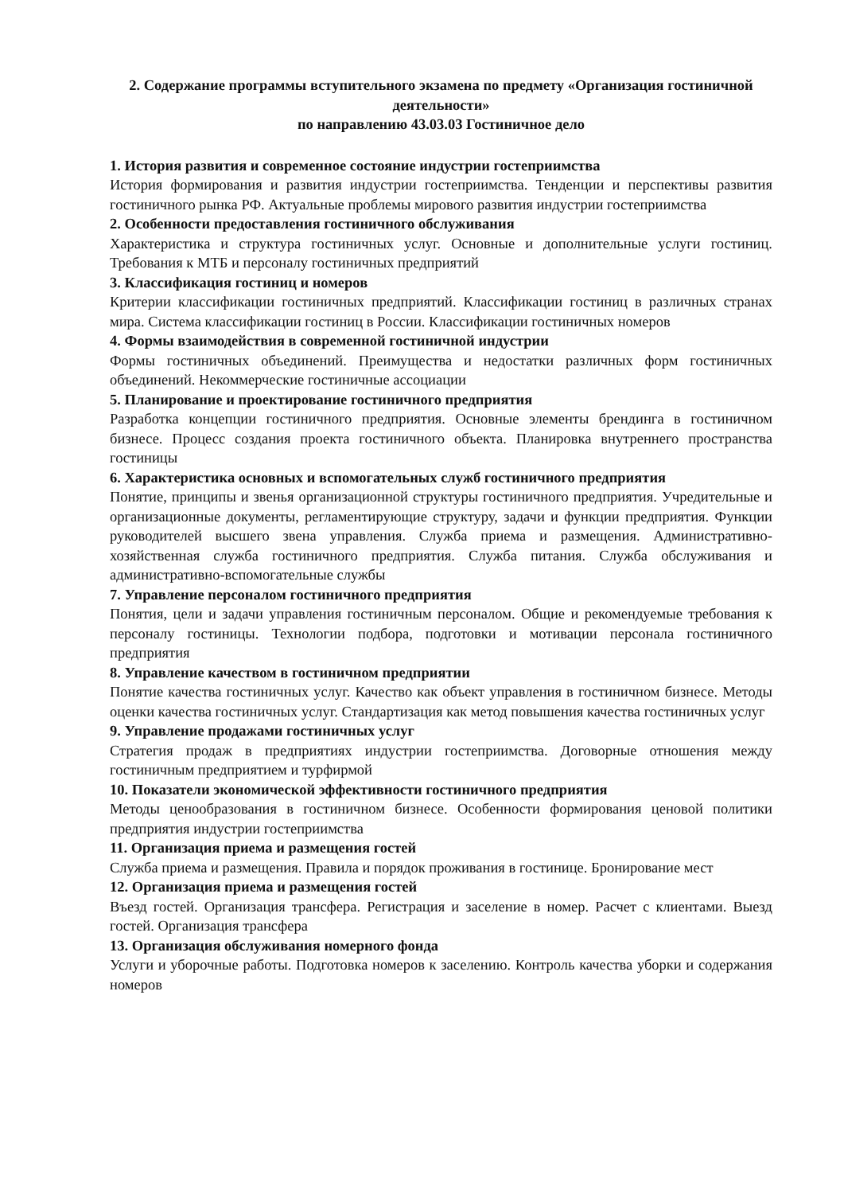2. Содержание программы вступительного экзамена по предмету «Организация гостиничной деятельности»
по направлению 43.03.03 Гостиничное дело
1. История развития и современное состояние индустрии гостеприимства
История формирования и развития индустрии гостеприимства. Тенденции и перспективы развития гостиничного рынка РФ. Актуальные проблемы мирового развития индустрии гостеприимства
2. Особенности предоставления гостиничного обслуживания
Характеристика и структура гостиничных услуг. Основные и дополнительные услуги гостиниц. Требования к МТБ и персоналу гостиничных предприятий
3. Классификация гостиниц и номеров
Критерии классификации гостиничных предприятий. Классификации гостиниц в различных странах мира. Система классификации гостиниц в России. Классификации гостиничных номеров
4. Формы взаимодействия в современной гостиничной индустрии
Формы гостиничных объединений. Преимущества и недостатки различных форм гостиничных объединений. Некоммерческие гостиничные ассоциации
5. Планирование и проектирование гостиничного предприятия
Разработка концепции гостиничного предприятия. Основные элементы брендинга в гостиничном бизнесе. Процесс создания проекта гостиничного объекта. Планировка внутреннего пространства гостиницы
6. Характеристика основных и вспомогательных служб гостиничного предприятия
Понятие, принципы и звенья организационной структуры гостиничного предприятия. Учредительные и организационные документы, регламентирующие структуру, задачи и функции предприятия. Функции руководителей высшего звена управления. Служба приема и размещения. Административно-хозяйственная служба гостиничного предприятия. Служба питания. Служба обслуживания и административно-вспомогательные службы
7. Управление персоналом гостиничного предприятия
Понятия, цели и задачи управления гостиничным персоналом. Общие и рекомендуемые требования к персоналу гостиницы. Технологии подбора, подготовки и мотивации персонала гостиничного предприятия
8. Управление качеством в гостиничном предприятии
Понятие качества гостиничных услуг. Качество как объект управления в гостиничном бизнесе. Методы оценки качества гостиничных услуг. Стандартизация как метод повышения качества гостиничных услуг
9. Управление продажами гостиничных услуг
Стратегия продаж в предприятиях индустрии гостеприимства. Договорные отношения между гостиничным предприятием и турфирмой
10. Показатели экономической эффективности гостиничного предприятия
Методы ценообразования в гостиничном бизнесе. Особенности формирования ценовой политики предприятия индустрии гостеприимства
11. Организация приема и размещения гостей
Служба приема и размещения. Правила и порядок проживания в гостинице. Бронирование мест
12. Организация приема и размещения гостей
Въезд гостей. Организация трансфера. Регистрация и заселение в номер. Расчет с клиентами. Выезд гостей. Организация трансфера
13. Организация обслуживания номерного фонда
Услуги и уборочные работы. Подготовка номеров к заселению. Контроль качества уборки и содержания номеров